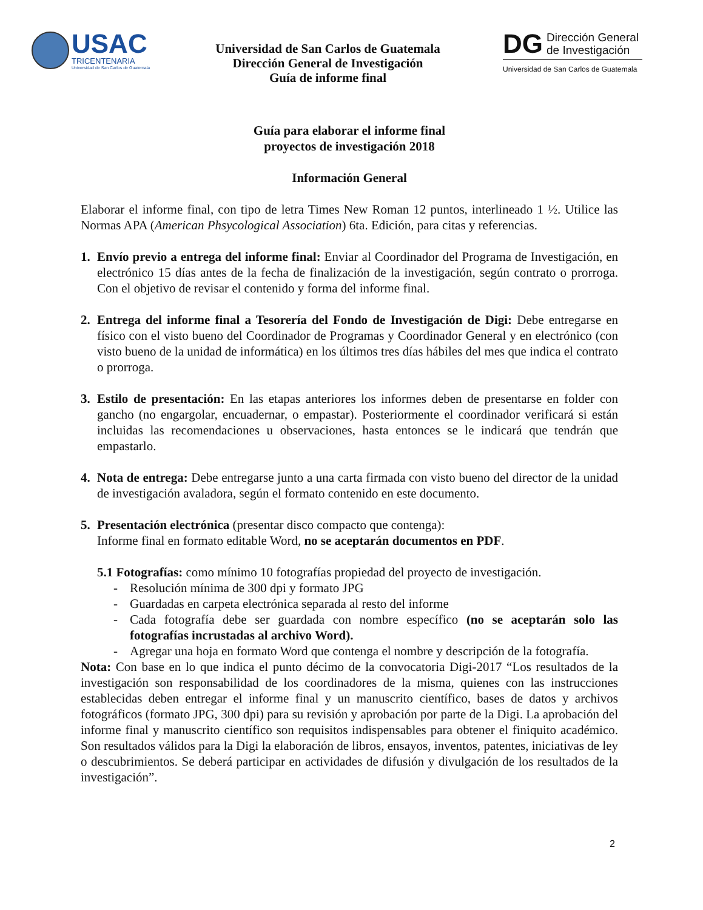USAC
TRICENTENARIA
Universidad de San Carlos de Guatemala
Universidad de San Carlos de Guatemala
Dirección General de Investigación
Guía de informe final
DG
Dirección General
de Investigación
Universidad de San Carlos de Guatemala
Guía para elaborar el informe final
proyectos de investigación 2018
Información General
Elaborar el informe final, con tipo de letra Times New Roman 12 puntos, interlineado 1 ½. Utilice las Normas APA (American Phsycological Association) 6ta. Edición, para citas y referencias.
1. Envío previo a entrega del informe final: Enviar al Coordinador del Programa de Investigación, en electrónico 15 días antes de la fecha de finalización de la investigación, según contrato o prorroga. Con el objetivo de revisar el contenido y forma del informe final.
2. Entrega del informe final a Tesorería del Fondo de Investigación de Digi: Debe entregarse en físico con el visto bueno del Coordinador de Programas y Coordinador General y en electrónico (con visto bueno de la unidad de informática) en los últimos tres días hábiles del mes que indica el contrato o prorroga.
3. Estilo de presentación: En las etapas anteriores los informes deben de presentarse en folder con gancho (no engargolar, encuadernar, o empastar). Posteriormente el coordinador verificará si están incluidas las recomendaciones u observaciones, hasta entonces se le indicará que tendrán que empastarlo.
4. Nota de entrega: Debe entregarse junto a una carta firmada con visto bueno del director de la unidad de investigación avaladora, según el formato contenido en este documento.
5. Presentación electrónica (presentar disco compacto que contenga):
Informe final en formato editable Word, no se aceptarán documentos en PDF.
5.1 Fotografías: como mínimo 10 fotografías propiedad del proyecto de investigación.
- Resolución mínima de 300 dpi y formato JPG
- Guardadas en carpeta electrónica separada al resto del informe
- Cada fotografía debe ser guardada con nombre específico (no se aceptarán solo las fotografías incrustadas al archivo Word).
- Agregar una hoja en formato Word que contenga el nombre y descripción de la fotografía.
Nota: Con base en lo que indica el punto décimo de la convocatoria Digi-2017 “Los resultados de la investigación son responsabilidad de los coordinadores de la misma, quienes con las instrucciones establecidas deben entregar el informe final y un manuscrito científico, bases de datos y archivos fotográficos (formato JPG, 300 dpi) para su revisión y aprobación por parte de la Digi. La aprobación del informe final y manuscrito científico son requisitos indispensables para obtener el finiquito académico. Son resultados válidos para la Digi la elaboración de libros, ensayos, inventos, patentes, iniciativas de ley o descubrimientos. Se deberá participar en actividades de difusión y divulgación de los resultados de la investigación”.
2